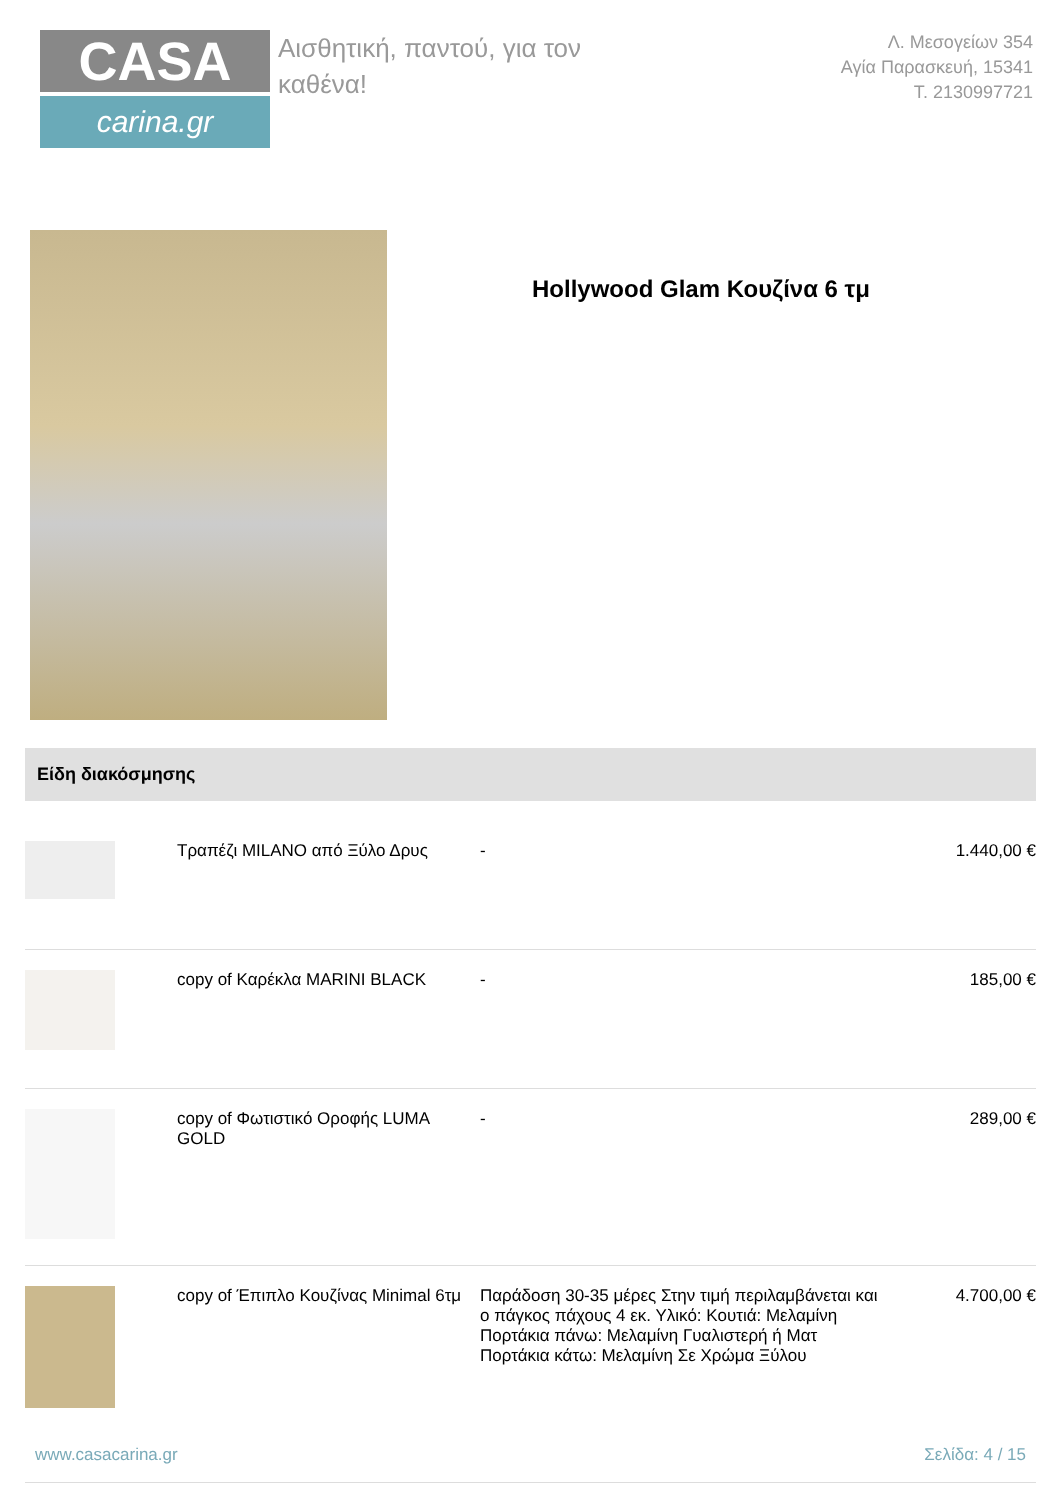CASA
carina.gr
Αισθητική, παντού, για τον
καθένα!
Λ. Μεσογείων 354
Αγία Παρασκευή, 15341
Τ. 2130997721
Hollywood Glam Κουζίνα 6 τμ
Είδη διακόσμησης
| | Τραπέζι MILANO από Ξύλο Δρυς | - | 1.440,00 € |
| | copy of Καρέκλα MARINI BLACK | - | 185,00 € |
| | copy of Φωτιστικό Οροφής LUMA GOLD | - | 289,00 € |
| | copy of Έπιπλο Κουζίνας Minimal 6τμ | Παράδοση 30-35 μέρες Στην τιμή περιλαμβάνεται και ο πάγκος πάχους 4 εκ. Υλικό: Κουτιά: Μελαμίνη Πορτάκια πάνω: Μελαμίνη Γυαλιστερή ή Ματ Πορτάκια κάτω: Μελαμίνη Σε Χρώμα Ξύλου | 4.700,00 € |
www.casacarina.gr Σελίδα: 4 / 15